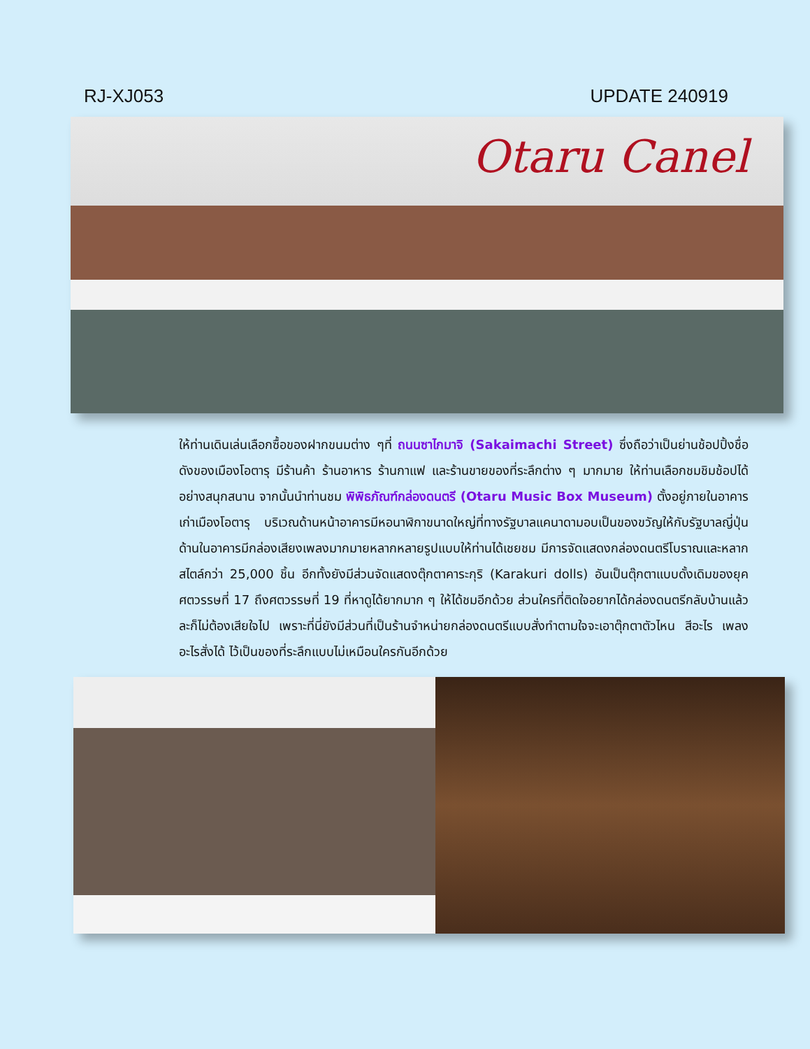RJ-XJ053 UPDATE 240919
Otaru Canel
ให้ท่านเดินเล่นเลือกซื้อของฝากขนมต่าง ๆที่ ถนนซาไกมาจิ (Sakaimachi Street) ซึ่งถือว่าเป็นย่านช้อปปิ้งชื่อดังของเมืองโอตารุ มีร้านค้า ร้านอาหาร ร้านกาแฟ และร้านขายของที่ระลึกต่าง ๆ มากมาย ให้ท่านเลือกชมชิมช้อปได้อย่างสนุกสนาน จากนั้นนำท่านชม พิพิธภัณฑ์กล่องดนตรี (Otaru Music Box Museum) ตั้งอยู่ภายในอาคารเก่าเมืองโอตารุ บริเวณด้านหน้าอาคารมีหอนาฬิกาขนาดใหญ่ที่ทางรัฐบาลแคนาดามอบเป็นของขวัญให้กับรัฐบาลญี่ปุ่น ด้านในอาคารมีกล่องเสียงเพลงมากมายหลากหลายรูปแบบให้ท่านได้เชยชม มีการจัดแสดงกล่องดนตรีโบราณและหลากสไตล์กว่า 25,000 ชิ้น อีกทั้งยังมีส่วนจัดแสดงตุ๊กตาคาระกุริ (Karakuri dolls) อันเป็นตุ๊กตาแบบดั้งเดิมของยุคศตวรรษที่ 17 ถึงศตวรรษที่ 19 ที่หาดูได้ยากมาก ๆ ให้ได้ชมอีกด้วย ส่วนใครที่ติดใจอยากได้กล่องดนตรีกลับบ้านแล้วละก็ไม่ต้องเสียใจไป เพราะที่นี่ยังมีส่วนที่เป็นร้านจำหน่ายกล่องดนตรีแบบสั่งทำตามใจจะเอาตุ๊กตาตัวไหน สีอะไร เพลงอะไรสั่งได้ ไว้เป็นของที่ระลึกแบบไม่เหมือนใครกันอีกด้วย